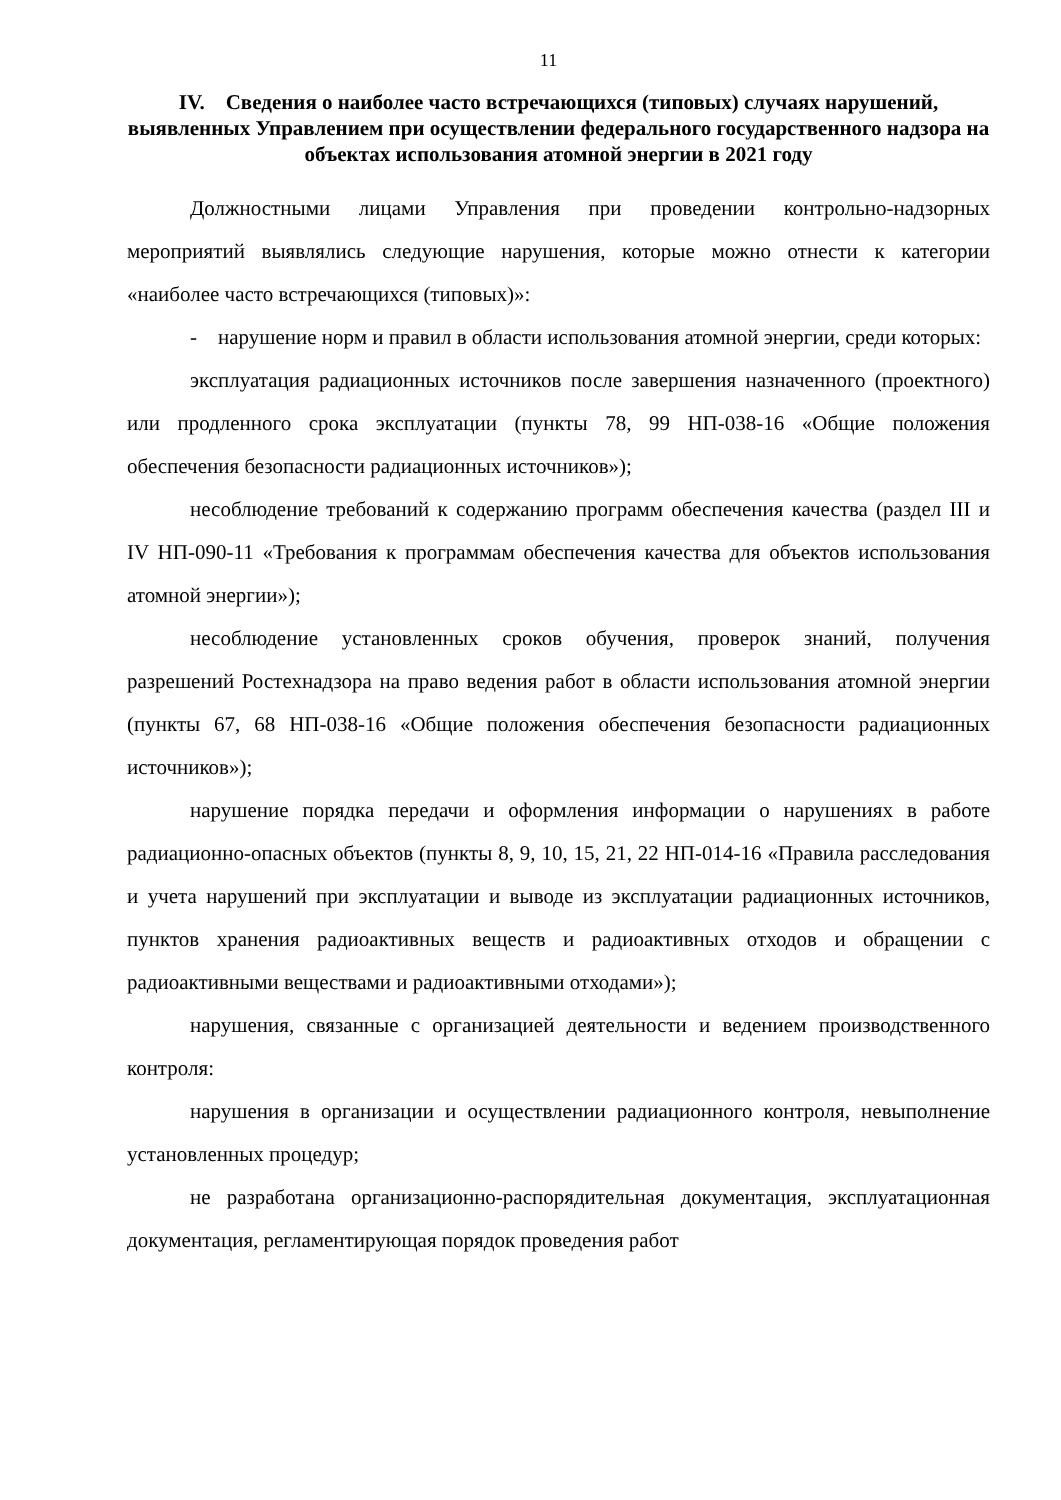11
IV. Сведения о наиболее часто встречающихся (типовых) случаях нарушений, выявленных Управлением при осуществлении федерального государственного надзора на объектах использования атомной энергии в 2021 году
Должностными лицами Управления при проведении контрольно-надзорных мероприятий выявлялись следующие нарушения, которые можно отнести к категории «наиболее часто встречающихся (типовых)»:
- нарушение норм и правил в области использования атомной энергии, среди которых:
эксплуатация радиационных источников после завершения назначенного (проектного) или продленного срока эксплуатации (пункты 78, 99 НП-038-16 «Общие положения обеспечения безопасности радиационных источников»);
несоблюдение требований к содержанию программ обеспечения качества (раздел III и IV НП-090-11 «Требования к программам обеспечения качества для объектов использования атомной энергии»);
несоблюдение установленных сроков обучения, проверок знаний, получения разрешений Ростехнадзора на право ведения работ в области использования атомной энергии (пункты 67, 68 НП-038-16 «Общие положения обеспечения безопасности радиационных источников»);
нарушение порядка передачи и оформления информации о нарушениях в работе радиационно-опасных объектов (пункты 8, 9, 10, 15, 21, 22 НП-014-16 «Правила расследования и учета нарушений при эксплуатации и выводе из эксплуатации радиационных источников, пунктов хранения радиоактивных веществ и радиоактивных отходов и обращении с радиоактивными веществами и радиоактивными отходами»);
нарушения, связанные с организацией деятельности и ведением производственного контроля:
нарушения в организации и осуществлении радиационного контроля, невыполнение установленных процедур;
не разработана организационно-распорядительная документация, эксплуатационная документация, регламентирующая порядок проведения работ